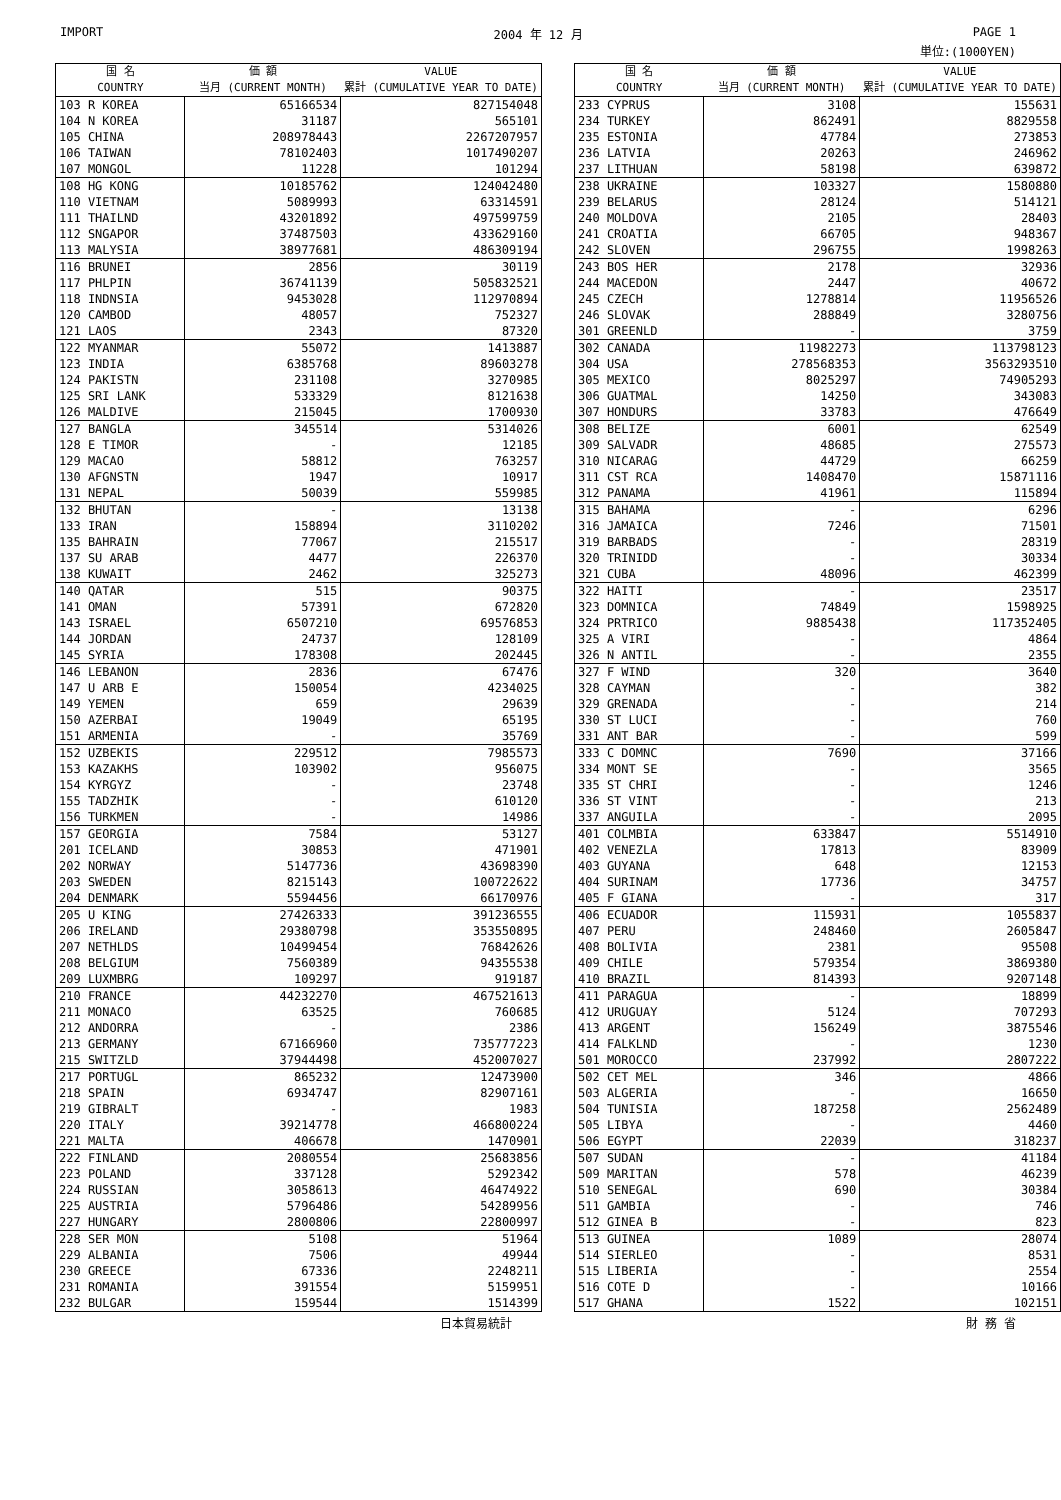IMPORT 2004 年 12 月 PAGE 1
単位:(1000YEN)
| 国 名 COUNTRY | 価 額 当月 (CURRENT MONTH) | VALUE 累計 (CUMULATIVE YEAR TO DATE) |
| --- | --- | --- |
| 103 R KOREA | 65166534 | 827154048 |
| 104 N KOREA | 31187 | 565101 |
| 105 CHINA | 208978443 | 2267207957 |
| 106 TAIWAN | 78102403 | 1017490207 |
| 107 MONGOL | 11228 | 101294 |
| 108 HG KONG | 10185762 | 124042480 |
| 110 VIETNAM | 5089993 | 63314591 |
| 111 THAILND | 43201892 | 497599759 |
| 112 SNGAPOR | 37487503 | 433629160 |
| 113 MALYSIA | 38977681 | 486309194 |
| 116 BRUNEI | 2856 | 30119 |
| 117 PHLPIN | 36741139 | 505832521 |
| 118 INDNSIA | 9453028 | 112970894 |
| 120 CAMBOD | 48057 | 752327 |
| 121 LAOS | 2343 | 87320 |
| 122 MYANMAR | 55072 | 1413887 |
| 123 INDIA | 6385768 | 89603278 |
| 124 PAKISTN | 231108 | 3270985 |
| 125 SRI LANK | 533329 | 8121638 |
| 126 MALDIVE | 215045 | 1700930 |
| 127 BANGLA | 345514 | 5314026 |
| 128 E TIMOR | - | 12185 |
| 129 MACAO | 58812 | 763257 |
| 130 AFGNSTN | 1947 | 10917 |
| 131 NEPAL | 50039 | 559985 |
| 132 BHUTAN | - | 13138 |
| 133 IRAN | 158894 | 3110202 |
| 135 BAHRAIN | 77067 | 215517 |
| 137 SU ARAB | 4477 | 226370 |
| 138 KUWAIT | 2462 | 325273 |
| 140 QATAR | 515 | 90375 |
| 141 OMAN | 57391 | 672820 |
| 143 ISRAEL | 6507210 | 69576853 |
| 144 JORDAN | 24737 | 128109 |
| 145 SYRIA | 178308 | 202445 |
| 146 LEBANON | 2836 | 67476 |
| 147 U ARB E | 150054 | 4234025 |
| 149 YEMEN | 659 | 29639 |
| 150 AZERBAI | 19049 | 65195 |
| 151 ARMENIA | - | 35769 |
| 152 UZBEKIS | 229512 | 7985573 |
| 153 KAZAKHS | 103902 | 956075 |
| 154 KYRGYZ | - | 23748 |
| 155 TADZHIK | - | 610120 |
| 156 TURKMEN | - | 14986 |
| 157 GEORGIA | 7584 | 53127 |
| 201 ICELAND | 30853 | 471901 |
| 202 NORWAY | 5147736 | 43698390 |
| 203 SWEDEN | 8215143 | 100722622 |
| 204 DENMARK | 5594456 | 66170976 |
| 205 U KING | 27426333 | 391236555 |
| 206 IRELAND | 29380798 | 353550895 |
| 207 NETHLDS | 10499454 | 76842626 |
| 208 BELGIUM | 7560389 | 94355538 |
| 209 LUXMBRG | 109297 | 919187 |
| 210 FRANCE | 44232270 | 467521613 |
| 211 MONACO | 63525 | 760685 |
| 212 ANDORRA | - | 2386 |
| 213 GERMANY | 67166960 | 735777223 |
| 215 SWITZLD | 37944498 | 452007027 |
| 217 PORTUGL | 865232 | 12473900 |
| 218 SPAIN | 6934747 | 82907161 |
| 219 GIBRALT | - | 1983 |
| 220 ITALY | 39214778 | 466800224 |
| 221 MALTA | 406678 | 1470901 |
| 222 FINLAND | 2080554 | 25683856 |
| 223 POLAND | 337128 | 5292342 |
| 224 RUSSIAN | 3058613 | 46474922 |
| 225 AUSTRIA | 5796486 | 54289956 |
| 227 HUNGARY | 2800806 | 22800997 |
| 228 SER MON | 5108 | 51964 |
| 229 ALBANIA | 7506 | 49944 |
| 230 GREECE | 67336 | 2248211 |
| 231 ROMANIA | 391554 | 5159951 |
| 232 BULGAR | 159544 | 1514399 |
| 国 名 COUNTRY | 価 額 当月 (CURRENT MONTH) | VALUE 累計 (CUMULATIVE YEAR TO DATE) |
| --- | --- | --- |
| 233 CYPRUS | 3108 | 155631 |
| 234 TURKEY | 862491 | 8829558 |
| 235 ESTONIA | 47784 | 273853 |
| 236 LATVIA | 20263 | 246962 |
| 237 LITHUAN | 58198 | 639872 |
| 238 UKRAINE | 103327 | 1580880 |
| 239 BELARUS | 28124 | 514121 |
| 240 MOLDOVA | 2105 | 28403 |
| 241 CROATIA | 66705 | 948367 |
| 242 SLOVEN | 296755 | 1998263 |
| 243 BOS HER | 2178 | 32936 |
| 244 MACEDON | 2447 | 40672 |
| 245 CZECH | 1278814 | 11956526 |
| 246 SLOVAK | 288849 | 3280756 |
| 301 GREENLD | - | 3759 |
| 302 CANADA | 11982273 | 113798123 |
| 304 USA | 278568353 | 3563293510 |
| 305 MEXICO | 8025297 | 74905293 |
| 306 GUATMAL | 14250 | 343083 |
| 307 HONDURS | 33783 | 476649 |
| 308 BELIZE | 6001 | 62549 |
| 309 SALVADR | 48685 | 275573 |
| 310 NICARAG | 44729 | 66259 |
| 311 CST RCA | 1408470 | 15871116 |
| 312 PANAMA | 41961 | 115894 |
| 315 BAHAMA | - | 6296 |
| 316 JAMAICA | 7246 | 71501 |
| 319 BARBADS | - | 28319 |
| 320 TRINIDD | - | 30334 |
| 321 CUBA | 48096 | 462399 |
| 322 HAITI | - | 23517 |
| 323 DOMNICA | 74849 | 1598925 |
| 324 PRTRICO | 9885438 | 117352405 |
| 325 A VIRI | - | 4864 |
| 326 N ANTIL | - | 2355 |
| 327 F WIND | 320 | 3640 |
| 328 CAYMAN | - | 382 |
| 329 GRENADA | - | 214 |
| 330 ST LUCI | - | 760 |
| 331 ANT BAR | - | 599 |
| 333 C DOMNC | 7690 | 37166 |
| 334 MONT SE | - | 3565 |
| 335 ST CHRI | - | 1246 |
| 336 ST VINT | - | 213 |
| 337 ANGUILA | - | 2095 |
| 401 COLMBIA | 633847 | 5514910 |
| 402 VENEZLA | 17813 | 83909 |
| 403 GUYANA | 648 | 12153 |
| 404 SURINAM | 17736 | 34757 |
| 405 F GIANA | - | 317 |
| 406 ECUADOR | 115931 | 1055837 |
| 407 PERU | 248460 | 2605847 |
| 408 BOLIVIA | 2381 | 95508 |
| 409 CHILE | 579354 | 3869380 |
| 410 BRAZIL | 814393 | 9207148 |
| 411 PARAGUA | - | 18899 |
| 412 URUGUAY | 5124 | 707293 |
| 413 ARGENT | 156249 | 3875546 |
| 414 FALKLND | - | 1230 |
| 501 MOROCCO | 237992 | 2807222 |
| 502 CET MEL | 346 | 4866 |
| 503 ALGERIA | - | 16650 |
| 504 TUNISIA | 187258 | 2562489 |
| 505 LIBYA | - | 4460 |
| 506 EGYPT | 22039 | 318237 |
| 507 SUDAN | - | 41184 |
| 509 MARITAN | 578 | 46239 |
| 510 SENEGAL | 690 | 30384 |
| 511 GAMBIA | - | 746 |
| 512 GINEA B | - | 823 |
| 513 GUINEA | 1089 | 28074 |
| 514 SIERLEO | - | 8531 |
| 515 LIBERIA | - | 2554 |
| 516 COTE D | - | 10166 |
| 517 GHANA | 1522 | 102151 |
日本貿易統計 財 務 省